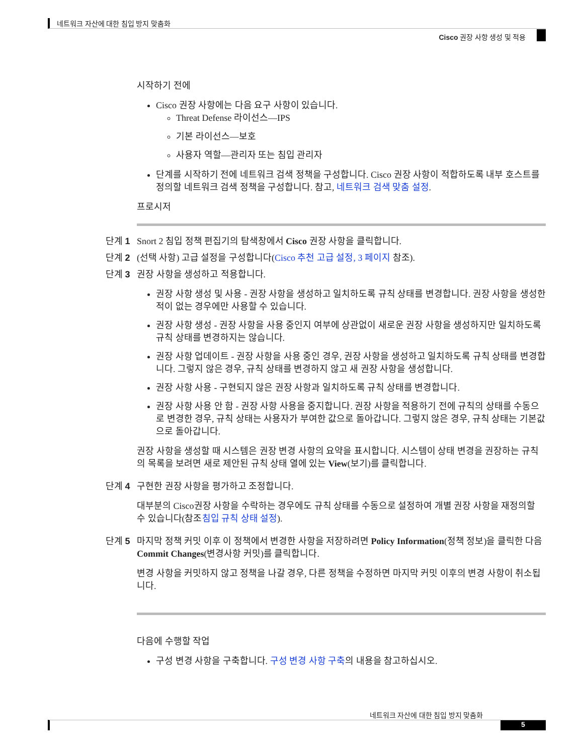네트워크 자산에 대한 침입 방지 맞춤화
Cisco 권장 사항 생성 및 적용
시작하기 전에
Cisco 권장 사항에는 다음 요구 사항이 있습니다.
Threat Defense 라이선스—IPS
기본 라이선스—보호
사용자 역할—관리자 또는 침입 관리자
단계를 시작하기 전에 네트워크 검색 정책을 구성합니다. Cisco 권장 사항이 적합하도록 내부 호스트를 정의할 네트워크 검색 정책을 구성합니다. 참고, 네트워크 검색 맞춤 설정.
프로시저
단계 1 Snort 2 침입 정책 편집기의 탐색창에서 Cisco 권장 사항을 클릭합니다.
단계 2 (선택 사항) 고급 설정을 구성합니다(Cisco 추천 고급 설정, 3 페이지 참조).
단계 3 권장 사항을 생성하고 적용합니다.
권장 사항 생성 및 사용 - 권장 사항을 생성하고 일치하도록 규칙 상태를 변경합니다. 권장 사항을 생성한 적이 없는 경우에만 사용할 수 있습니다.
권장 사항 생성 - 권장 사항을 사용 중인지 여부에 상관없이 새로운 권장 사항을 생성하지만 일치하도록 규칙 상태를 변경하지는 않습니다.
권장 사항 업데이트 - 권장 사항을 사용 중인 경우, 권장 사항을 생성하고 일치하도록 규칙 상태를 변경합니다. 그렇지 않은 경우, 규칙 상태를 변경하지 않고 새 권장 사항을 생성합니다.
권장 사항 사용 - 구현되지 않은 권장 사항과 일치하도록 규칙 상태를 변경합니다.
권장 사항 사용 안 함 - 권장 사항 사용을 중지합니다. 권장 사항을 적용하기 전에 규칙의 상태를 수동으로 변경한 경우, 규칙 상태는 사용자가 부여한 값으로 돌아갑니다. 그렇지 않은 경우, 규칙 상태는 기본값으로 돌아갑니다.
권장 사항을 생성할 때 시스템은 권장 변경 사항의 요약을 표시합니다. 시스템이 상태 변경을 권장하는 규칙의 목록을 보려면 새로 제안된 규칙 상태 열에 있는 View(보기)를 클릭합니다.
단계 4 구현한 권장 사항을 평가하고 조정합니다.
대부분의 Cisco권장 사항을 수락하는 경우에도 규칙 상태를 수동으로 설정하여 개별 권장 사항을 재정의할 수 있습니다(참조침입 규칙 상태 설정).
단계 5 마지막 정책 커밋 이후 이 정책에서 변경한 사항을 저장하려면 Policy Information(정책 정보)을 클릭한 다음 Commit Changes(변경사항 커밋)를 클릭합니다.
변경 사항을 커밋하지 않고 정책을 나갈 경우, 다른 정책을 수정하면 마지막 커밋 이후의 변경 사항이 취소됩니다.
다음에 수행할 작업
구성 변경 사항을 구축합니다. 구성 변경 사항 구축의 내용을 참고하십시오.
네트워크 자산에 대한 침입 방지 맞춤화
5